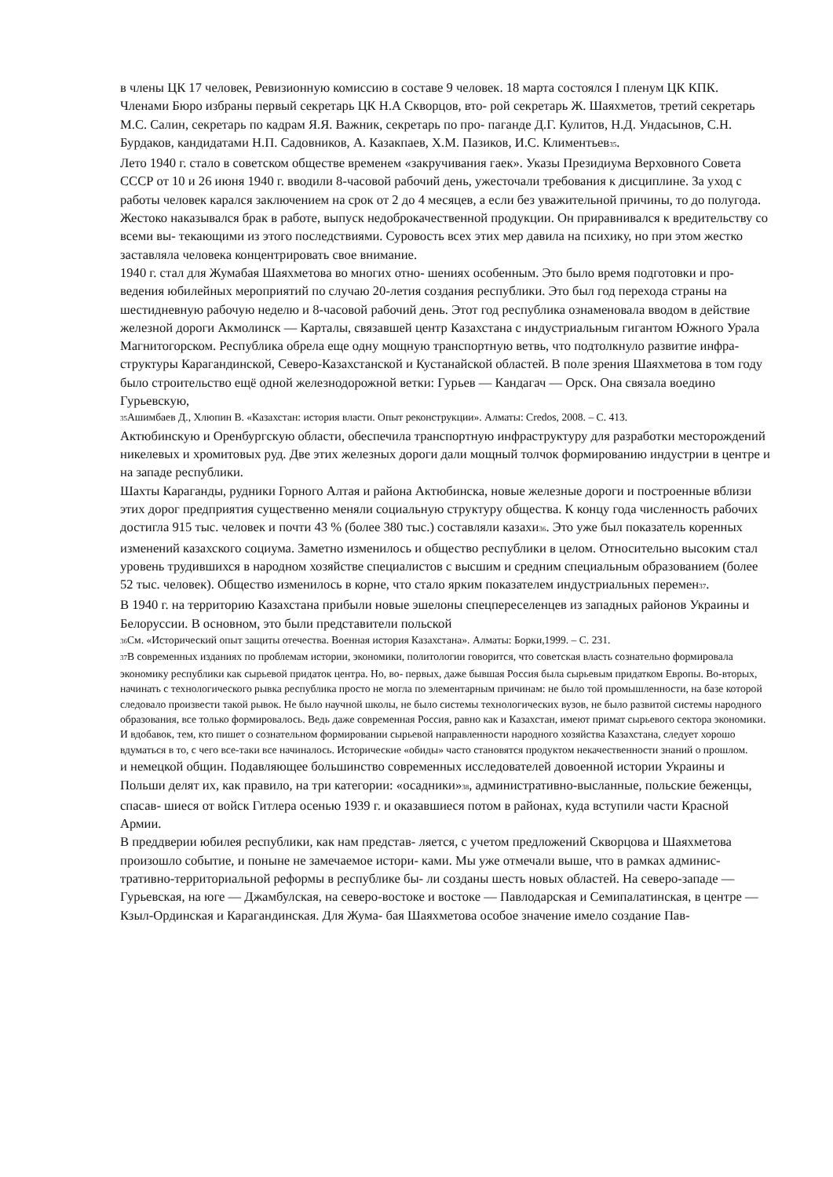в члены ЦК 17 человек, Ревизионную комиссию в составе 9 человек. 18 марта состоялся I пленум ЦК КПК. Членами Бюро избраны первый секретарь ЦК Н.А Скворцов, вто- рой секретарь Ж. Шаяхметов, третий секретарь М.С. Салин, секретарь по кадрам Я.Я. Важник, секретарь по про- паганде Д.Г. Кулитов, Н.Д. Ундасынов, С.Н. Бурдаков, кандидатами Н.П. Садовников, А. Казакпаев, Х.М. Пазиков, И.С. Климентьев<sub>35</sub>.
Лето 1940 г. стало в советском обществе временем «закручивания гаек». Указы Президиума Верховного Совета СССР от 10 и 26 июня 1940 г. вводили 8-часовой рабочий день, ужесточали требования к дисциплине. За уход с работы человек карался заключением на срок от 2 до 4 месяцев, а если без уважительной причины, то до полугода. Жестоко наказывался брак в работе, выпуск недоброкачественной продукции. Он приравнивался к вредительству со всеми вы- текающими из этого последствиями. Суровость всех этих мер давила на психику, но при этом жестко заставляла человека концентрировать свое внимание.
1940 г. стал для Жумабая Шаяхметова во многих отно- шениях особенным. Это было время подготовки и про- ведения юбилейных мероприятий по случаю 20-летия создания республики. Это был год перехода страны на шестидневную рабочую неделю и 8-часовой рабочий день. Этот год республика ознаменовала вводом в действие железной дороги Акмолинск — Карталы, связавшей центр Казахстана с индустриальным гигантом Южного Урала Магнитогорском. Республика обрела еще одну мощную транспортную ветвь, что подтолкнуло развитие инфра- структуры Карагандинской, Северо-Казахстанской и Кустанайской областей. В поле зрения Шаяхметова в том году было строительство ещё одной железнодорожной ветки: Гурьев — Кандагач — Орск. Она связала воедино Гурьевскую,
<sub>35</sub>Ашимбаев Д., Хлюпин В. «Казахстан: история власти. Опыт реконструкции». Алматы: Credos, 2008. – С. 413.
Актюбинскую и Оренбургскую области, обеспечила транспортную инфраструктуру для разработки месторождений никелевых и хромитовых руд. Две этих железных дороги дали мощный толчок формированию индустрии в центре и на западе республики.
Шахты Караганды, рудники Горного Алтая и района Актюбинска, новые железные дороги и построенные вблизи этих дорог предприятия существенно меняли социальную структуру общества. К концу года численность рабочих достигла 915 тыс. человек и почти 43 % (более 380 тыс.) составляли казахи<sub>36</sub>. Это уже был показатель коренных изменений казахского социума. Заметно изменилось и общество республики в целом. Относительно высоким стал уровень трудившихся в народном хозяйстве специалистов с высшим и средним специальным образованием (более 52 тыс. человек). Общество изменилось в корне, что стало ярким показателем индустриальных перемен<sub>37</sub>.
В 1940 г. на территорию Казахстана прибыли новые эшелоны спецпереселенцев из западных районов Украины и Белоруссии. В основном, это были представители польской
<sub>36</sub>См. «Исторический опыт защиты отечества. Военная история Казахстана». Алматы: Борки,1999. – С. 231.
<sub>37</sub>В современных изданиях по проблемам истории, экономики, политологии говорится, что советская власть сознательно формировала экономику республики как сырьевой придаток центра. Но, во- первых, даже бывшая Россия была сырьевым придатком Европы. Во-вторых, начинать с технологического рывка республика просто не могла по элементарным причинам: не было той промышленности, на базе которой следовало произвести такой рывок. Не было научной школы, не было системы технологических вузов, не было развитой системы народного образования, все только формировалось. Ведь даже современная Россия, равно как и Казахстан, имеют примат сырьевого сектора экономики. И вдобавок, тем, кто пишет о сознательном формировании сырьевой направленности народного хозяйства Казахстана, следует хорошо вдуматься в то, с чего все-таки все начиналось. Исторические «обиды» часто становятся продуктом некачественности знаний о прошлом.
и немецкой общин. Подавляющее большинство современных исследователей довоенной истории Украины и Польши делят их, как правило, на три категории: «осадники»<sub>38</sub>, административно-высланные, польские беженцы, спасав- шиеся от войск Гитлера осенью 1939 г. и оказавшиеся потом в районах, куда вступили части Красной Армии.
В преддверии юбилея республики, как нам представ- ляется, с учетом предложений Скворцова и Шаяхметова произошло событие, и поныне не замечаемое истори- ками. Мы уже отмечали выше, что в рамках админис- тративно-территориальной реформы в республике бы- ли созданы шесть новых областей. На северо-западе — Гурьевская, на юге — Джамбулская, на северо-востоке и востоке — Павлодарская и Семипалатинская, в центре — Кзыл-Ординская и Карагандинская. Для Жума- бая Шаяхметова особое значение имело создание Пав-